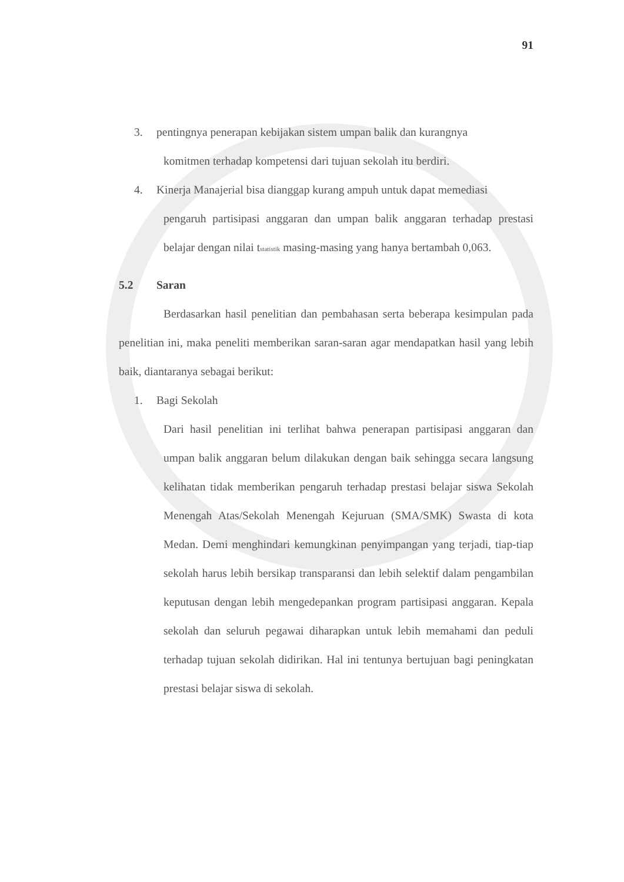91
3. pentingnya penerapan kebijakan sistem umpan balik dan kurangnya
komitmen terhadap kompetensi dari tujuan sekolah itu berdiri.
4. Kinerja Manajerial bisa dianggap kurang ampuh untuk dapat memediasi
pengaruh partisipasi anggaran dan umpan balik anggaran terhadap prestasi belajar dengan nilai t<sub>statistik</sub> masing-masing yang hanya bertambah 0,063.
5.2 Saran
Berdasarkan hasil penelitian dan pembahasan serta beberapa kesimpulan pada penelitian ini, maka peneliti memberikan saran-saran agar mendapatkan hasil yang lebih baik, diantaranya sebagai berikut:
1. Bagi Sekolah
Dari hasil penelitian ini terlihat bahwa penerapan partisipasi anggaran dan umpan balik anggaran belum dilakukan dengan baik sehingga secara langsung kelihatan tidak memberikan pengaruh terhadap prestasi belajar siswa Sekolah Menengah Atas/Sekolah Menengah Kejuruan (SMA/SMK) Swasta di kota Medan. Demi menghindari kemungkinan penyimpangan yang terjadi, tiap-tiap sekolah harus lebih bersikap transparansi dan lebih selektif dalam pengambilan keputusan dengan lebih mengedepankan program partisipasi anggaran. Kepala sekolah dan seluruh pegawai diharapkan untuk lebih memahami dan peduli terhadap tujuan sekolah didirikan. Hal ini tentunya bertujuan bagi peningkatan prestasi belajar siswa di sekolah.